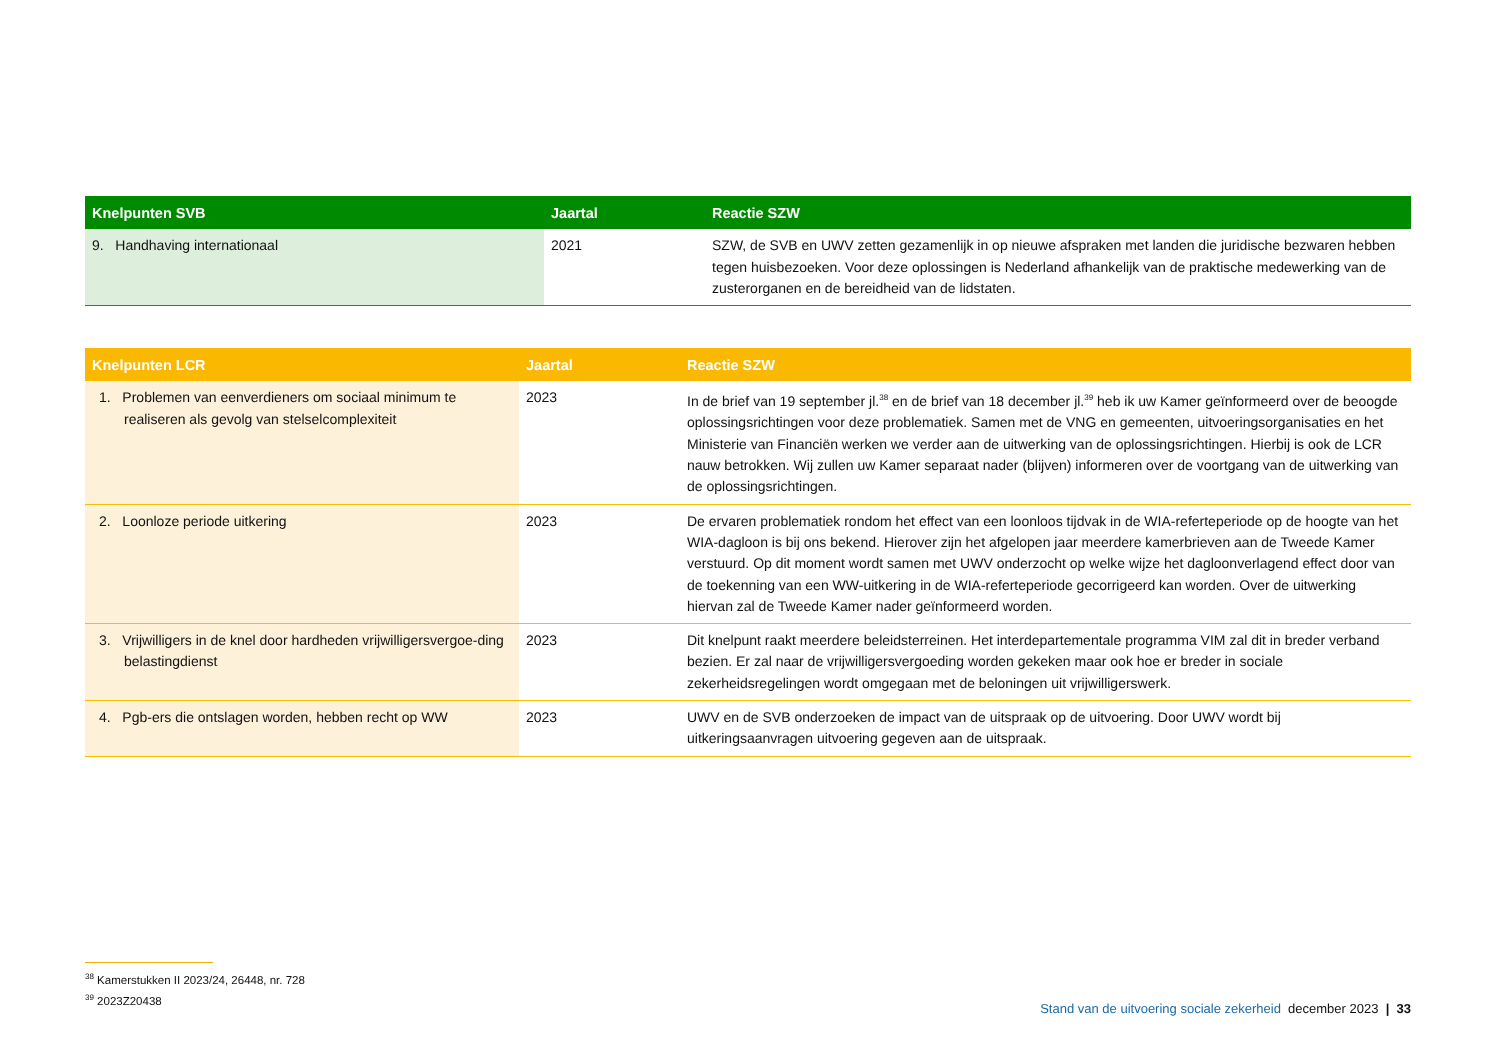| Knelpunten SVB | Jaartal | Reactie SZW |
| --- | --- | --- |
| 9. Handhaving internationaal | 2021 | SZW, de SVB en UWV zetten gezamenlijk in op nieuwe afspraken met landen die juridische bezwaren hebben tegen huisbezoeken. Voor deze oplossingen is Nederland afhankelijk van de praktische medewerking van de zusterorganen en de bereidheid van de lidstaten. |
| Knelpunten LCR | Jaartal | Reactie SZW |
| --- | --- | --- |
| 1. Problemen van eenverdieners om sociaal minimum te realiseren als gevolg van stelselcomplexiteit | 2023 | In de brief van 19 september jl.<sup>38</sup> en de brief van 18 december jl.<sup>39</sup> heb ik uw Kamer geïnformeerd over de beoogde oplossingsrichtingen voor deze problematiek. Samen met de VNG en gemeenten, uitvoerings­organisaties en het Ministerie van Financiën werken we verder aan de uitwerking van de oplossingsrichtingen. Hierbij is ook de LCR nauw betrokken. Wij zullen uw Kamer separaat nader (blijven) informeren over de voortgang van de uitwerking van de oplossingsrichtingen. |
| 2. Loonloze periode uitkering | 2023 | De ervaren problematiek rondom het effect van een loonloos tijdvak in de WIA-referteperiode op de hoogte van het WIA-dagloon is bij ons bekend. Hierover zijn het afgelopen jaar meerdere kamerbrieven aan de Tweede Kamer verstuurd. Op dit moment wordt samen met UWV onderzocht op welke wijze het dagloonverlagend effect door van de toekenning van een WW-uitkering in de WIA-referteperiode gecorrigeerd kan worden. Over de uitwerking hiervan zal de Tweede Kamer nader geïnformeerd worden. |
| 3. Vrijwilligers in de knel door hardheden vrijwilligersvergoe-ding belastingdienst | 2023 | Dit knelpunt raakt meerdere beleidsterreinen. Het interdepartementale programma VIM zal dit in breder verband bezien. Er zal naar de vrijwilligersvergoeding worden gekeken maar ook hoe er breder in sociale zekerheidsregelingen wordt omgegaan met de beloningen uit vrijwilligerswerk. |
| 4. Pgb-ers die ontslagen worden, hebben recht op WW | 2023 | UWV en de SVB onderzoeken de impact van de uitspraak op de uitvoering. Door UWV wordt bij uitkeringsaanvragen uitvoering gegeven aan de uitspraak. |
<sup>38</sup> Kamerstukken II 2023/24, 26448, nr. 728
<sup>39</sup> 2023Z20438
Stand van de uitvoering sociale zekerheid december 2023 | 33